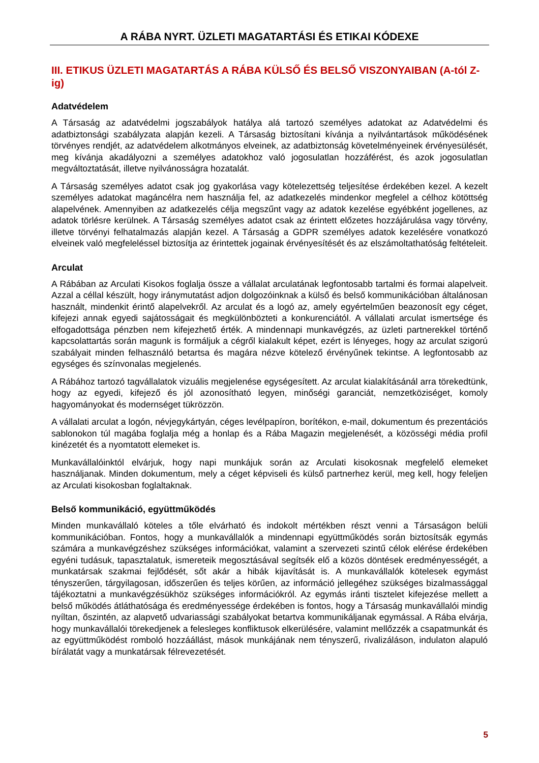A RÁBA NYRT. ÜZLETI MAGATARTÁSI ÉS ETIKAI KÓDEXE
III. ETIKUS ÜZLETI MAGATARTÁS A RÁBA KÜLSŐ ÉS BELSŐ VISZONYAIBAN (A-tól Z-ig)
Adatvédelem
A Társaság az adatvédelmi jogszabályok hatálya alá tartozó személyes adatokat az Adatvédelmi és adatbiztonsági szabályzata alapján kezeli. A Társaság biztosítani kívánja a nyilvántartások működésének törvényes rendjét, az adatvédelem alkotmányos elveinek, az adatbiztonság követelményeinek érvényesülését, meg kívánja akadályozni a személyes adatokhoz való jogosulatlan hozzáférést, és azok jogosulatlan megváltoztatását, illetve nyilvánosságra hozatalát.
A Társaság személyes adatot csak jog gyakorlása vagy kötelezettség teljesítése érdekében kezel. A kezelt személyes adatokat magáncélra nem használja fel, az adatkezelés mindenkor megfelel a célhoz kötöttség alapelvének. Amennyiben az adatkezelés célja megszűnt vagy az adatok kezelése egyébként jogellenes, az adatok törlésre kerülnek. A Társaság személyes adatot csak az érintett előzetes hozzájárulása vagy törvény, illetve törvényi felhatalmazás alapján kezel. A Társaság a GDPR személyes adatok kezelésére vonatkozó elveinek való megfeleléssel biztosítja az érintettek jogainak érvényesítését és az elszámoltathatóság feltételeit.
Arculat
A Rábában az Arculati Kisokos foglalja össze a vállalat arculatának legfontosabb tartalmi és formai alapelveit. Azzal a céllal készült, hogy iránymutatást adjon dolgozóinknak a külső és belső kommunikációban általánosan használt, mindenkit érintő alapelvekről. Az arculat és a logó az, amely egyértelműen beazonosít egy céget, kifejezi annak egyedi sajátosságait és megkülönbözteti a konkurenciától. A vállalati arculat ismertsége és elfogadottsága pénzben nem kifejezhető érték. A mindennapi munkavégzés, az üzleti partnerekkel történő kapcsolattartás során magunk is formáljuk a cégről kialakult képet, ezért is lényeges, hogy az arculat szigorú szabályait minden felhasználó betartsa és magára nézve kötelező érvényűnek tekintse. A legfontosabb az egységes és színvonalas megjelenés.
A Rábához tartozó tagvállalatok vizuális megjelenése egységesített. Az arculat kialakításánál arra törekedtünk, hogy az egyedi, kifejező és jól azonosítható legyen, minőségi garanciát, nemzetköziséget, komoly hagyományokat és modernséget tükrözzön.
A vállalati arculat a logón, névjegykártyán, céges levélpapíron, borítékon, e-mail, dokumentum és prezentációs sablonokon túl magába foglalja még a honlap és a Rába Magazin megjelenését, a közösségi média profil kinézetét és a nyomtatott elemeket is.
Munkavállalóinktól elvárjuk, hogy napi munkájuk során az Arculati kisokosnak megfelelő elemeket használjanak. Minden dokumentum, mely a céget képviseli és külső partnerhez kerül, meg kell, hogy feleljen az Arculati kisokosban foglaltaknak.
Belső kommunikáció, együttműködés
Minden munkavállaló köteles a tőle elvárható és indokolt mértékben részt venni a Társaságon belüli kommunikációban. Fontos, hogy a munkavállalók a mindennapi együttműködés során biztosítsák egymás számára a munkavégzéshez szükséges információkat, valamint a szervezeti szintű célok elérése érdekében egyéni tudásuk, tapasztalatuk, ismereteik megosztásával segítsék elő a közös döntések eredményességét, a munkatársak szakmai fejlődését, sőt akár a hibák kijavítását is. A munkavállalók kötelesek egymást tényszerűen, tárgyilagosan, időszerűen és teljes körűen, az információ jellegéhez szükséges bizalmassággal tájékoztatni a munkavégzésükhöz szükséges információkról. Az egymás iránti tisztelet kifejezése mellett a belső működés átláthatósága és eredményessége érdekében is fontos, hogy a Társaság munkavállalói mindig nyíltan, őszintén, az alapvető udvariassági szabályokat betartva kommunikáljanak egymással. A Rába elvárja, hogy munkavállalói törekedjenek a felesleges konfliktusok elkerülésére, valamint mellőzzék a csapatmunkát és az együttműködést romboló hozzáállást, mások munkájának nem tényszerű, rivalizáláson, indulaton alapuló bírálatát vagy a munkatársak félrevezetését.
5